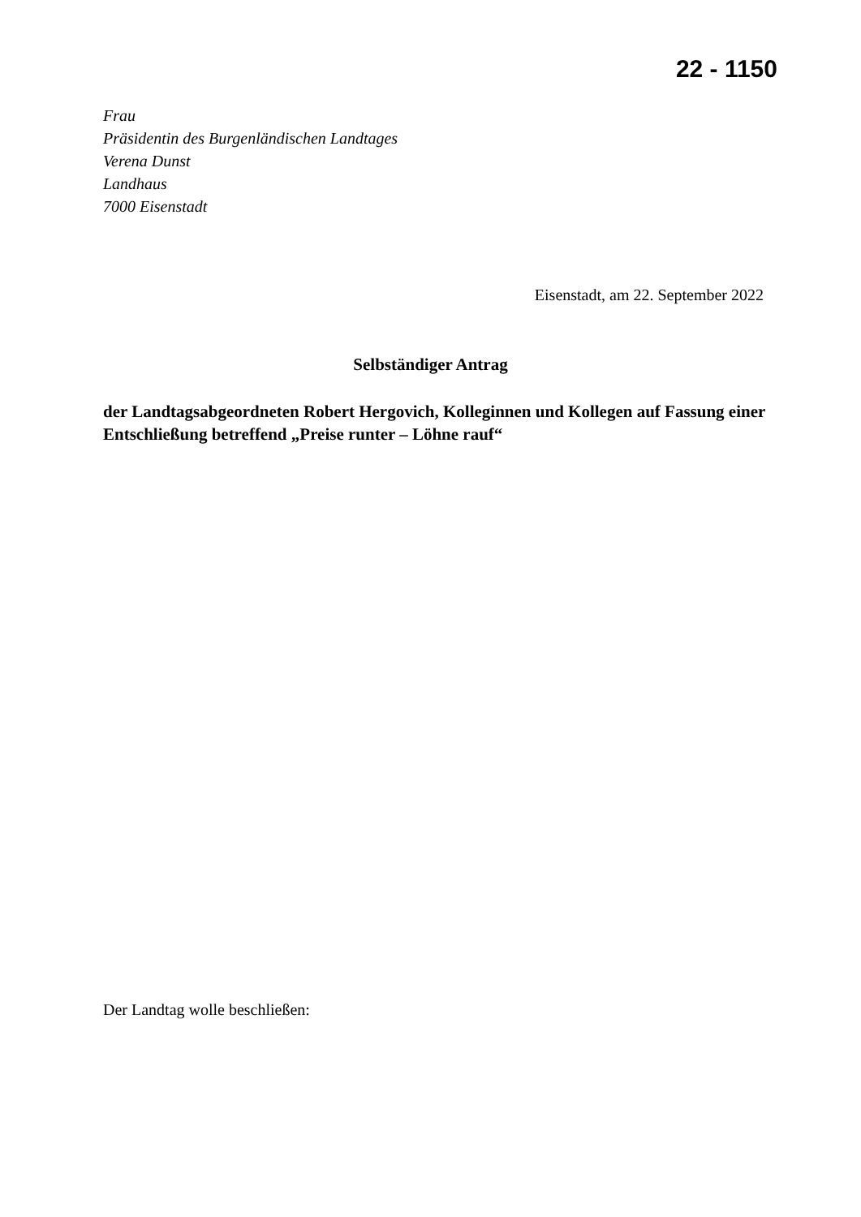22 - 1150
Frau
Präsidentin des Burgenländischen Landtages
Verena Dunst
Landhaus
7000 Eisenstadt
Eisenstadt, am 22. September 2022
Selbständiger Antrag
der Landtagsabgeordneten Robert Hergovich, Kolleginnen und Kollegen auf Fassung einer Entschließung betreffend „Preise runter – Löhne rauf“
Der Landtag wolle beschließen: